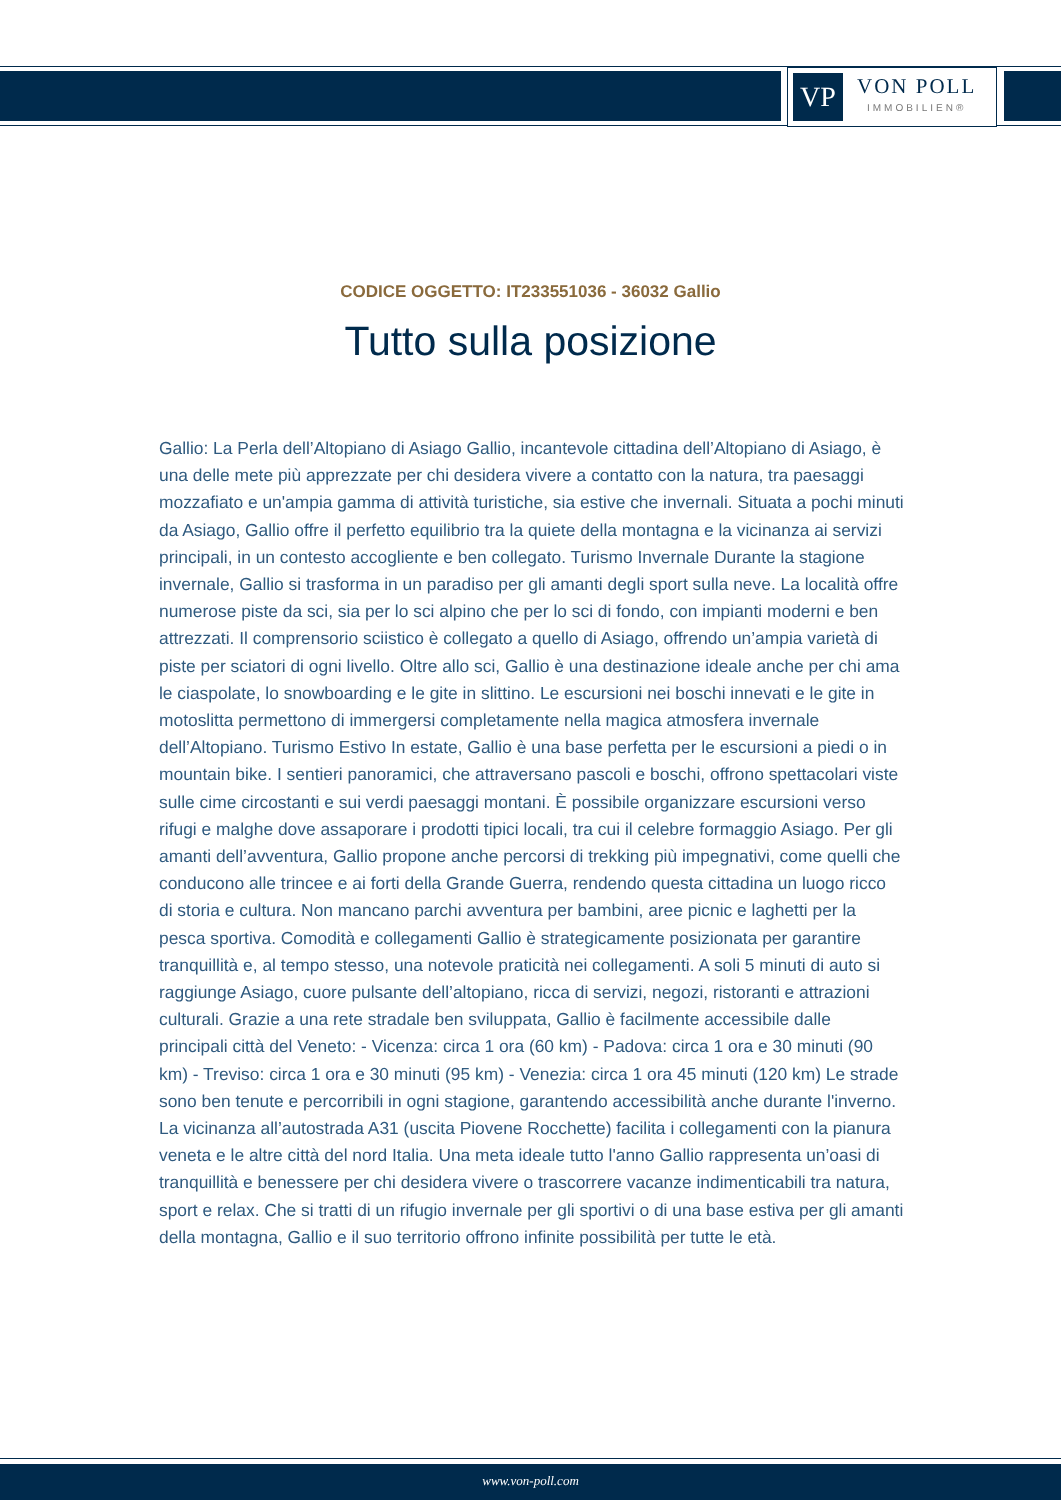VP
VON POLL
IMMOBILIEN®
CODICE OGGETTO: IT233551036 - 36032 Gallio
Tutto sulla posizione
Gallio: La Perla dell’Altopiano di Asiago Gallio, incantevole cittadina dell’Altopiano di Asiago, è una delle mete più apprezzate per chi desidera vivere a contatto con la natura, tra paesaggi mozzafiato e un'ampia gamma di attività turistiche, sia estive che invernali. Situata a pochi minuti da Asiago, Gallio offre il perfetto equilibrio tra la quiete della montagna e la vicinanza ai servizi principali, in un contesto accogliente e ben collegato. Turismo Invernale Durante la stagione invernale, Gallio si trasforma in un paradiso per gli amanti degli sport sulla neve. La località offre numerose piste da sci, sia per lo sci alpino che per lo sci di fondo, con impianti moderni e ben attrezzati. Il comprensorio sciistico è collegato a quello di Asiago, offrendo un’ampia varietà di piste per sciatori di ogni livello. Oltre allo sci, Gallio è una destinazione ideale anche per chi ama le ciaspolate, lo snowboarding e le gite in slittino. Le escursioni nei boschi innevati e le gite in motoslitta permettono di immergersi completamente nella magica atmosfera invernale dell’Altopiano. Turismo Estivo In estate, Gallio è una base perfetta per le escursioni a piedi o in mountain bike. I sentieri panoramici, che attraversano pascoli e boschi, offrono spettacolari viste sulle cime circostanti e sui verdi paesaggi montani. È possibile organizzare escursioni verso rifugi e malghe dove assaporare i prodotti tipici locali, tra cui il celebre formaggio Asiago. Per gli amanti dell’avventura, Gallio propone anche percorsi di trekking più impegnativi, come quelli che conducono alle trincee e ai forti della Grande Guerra, rendendo questa cittadina un luogo ricco di storia e cultura. Non mancano parchi avventura per bambini, aree picnic e laghetti per la pesca sportiva. Comodità e collegamenti Gallio è strategicamente posizionata per garantire tranquillità e, al tempo stesso, una notevole praticità nei collegamenti. A soli 5 minuti di auto si raggiunge Asiago, cuore pulsante dell’altopiano, ricca di servizi, negozi, ristoranti e attrazioni culturali. Grazie a una rete stradale ben sviluppata, Gallio è facilmente accessibile dalle principali città del Veneto: - Vicenza: circa 1 ora (60 km) - Padova: circa 1 ora e 30 minuti (90 km) - Treviso: circa 1 ora e 30 minuti (95 km) - Venezia: circa 1 ora 45 minuti (120 km) Le strade sono ben tenute e percorribili in ogni stagione, garantendo accessibilità anche durante l'inverno. La vicinanza all’autostrada A31 (uscita Piovene Rocchette) facilita i collegamenti con la pianura veneta e le altre città del nord Italia. Una meta ideale tutto l'anno Gallio rappresenta un’oasi di tranquillità e benessere per chi desidera vivere o trascorrere vacanze indimenticabili tra natura, sport e relax. Che si tratti di un rifugio invernale per gli sportivi o di una base estiva per gli amanti della montagna, Gallio e il suo territorio offrono infinite possibilità per tutte le età.
www.von-poll.com